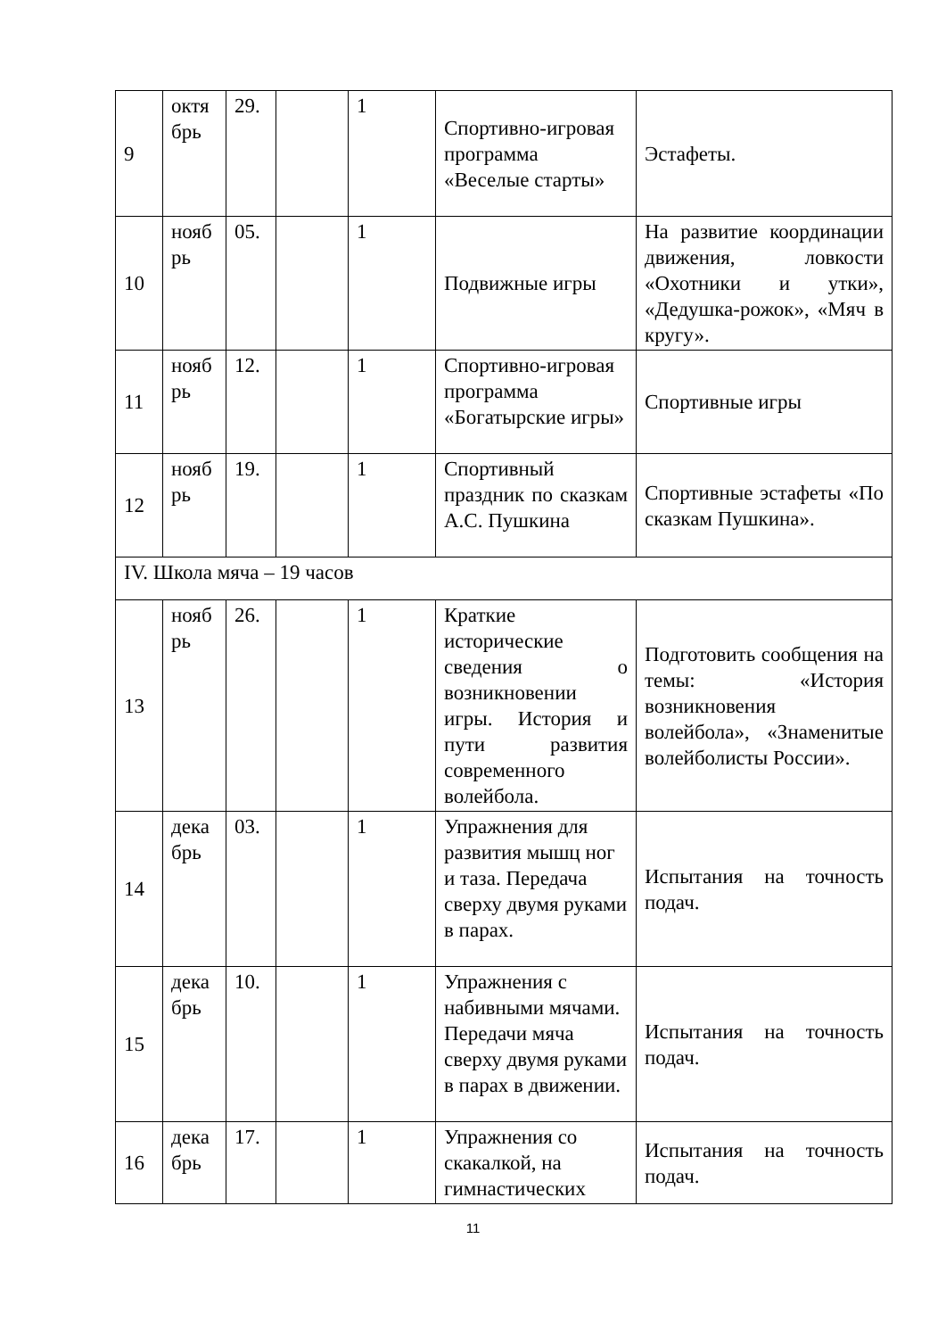| 9 | октя брь | 29. | | 1 | Спортивно-игровая программа «Веселые старты» | Эстафеты. |
| 10 | нояб рь | 05. | | 1 | Подвижные игры | На развитие координации движения, ловкости «Охотники и утки», «Дедушка-рожок», «Мяч в кругу». |
| 11 | нояб рь | 12. | | 1 | Спортивно-игровая программа «Богатырские игры» | Спортивные игры |
| 12 | нояб рь | 19. | | 1 | Спортивный праздник по сказкам А.С. Пушкина | Спортивные эстафеты «По сказкам Пушкина». |
| IV. Школа мяча – 19 часов | | | | | | |
| 13 | нояб рь | 26. | | 1 | Краткие исторические сведения о возникновении игры. История и пути развития современного волейбола. | Подготовить сообщения на темы: «История возникновения волейбола», «Знаменитые волейболисты России». |
| 14 | дека брь | 03. | | 1 | Упражнения для развития мышц ног и таза. Передача сверху двумя руками в парах. | Испытания на точность подач. |
| 15 | дека брь | 10. | | 1 | Упражнения с набивными мячами. Передачи мяча сверху двумя руками в парах в движении. | Испытания на точность подач. |
| 16 | дека брь | 17. | | 1 | Упражнения со скакалкой, на гимнастических | Испытания на точность подач. |
11